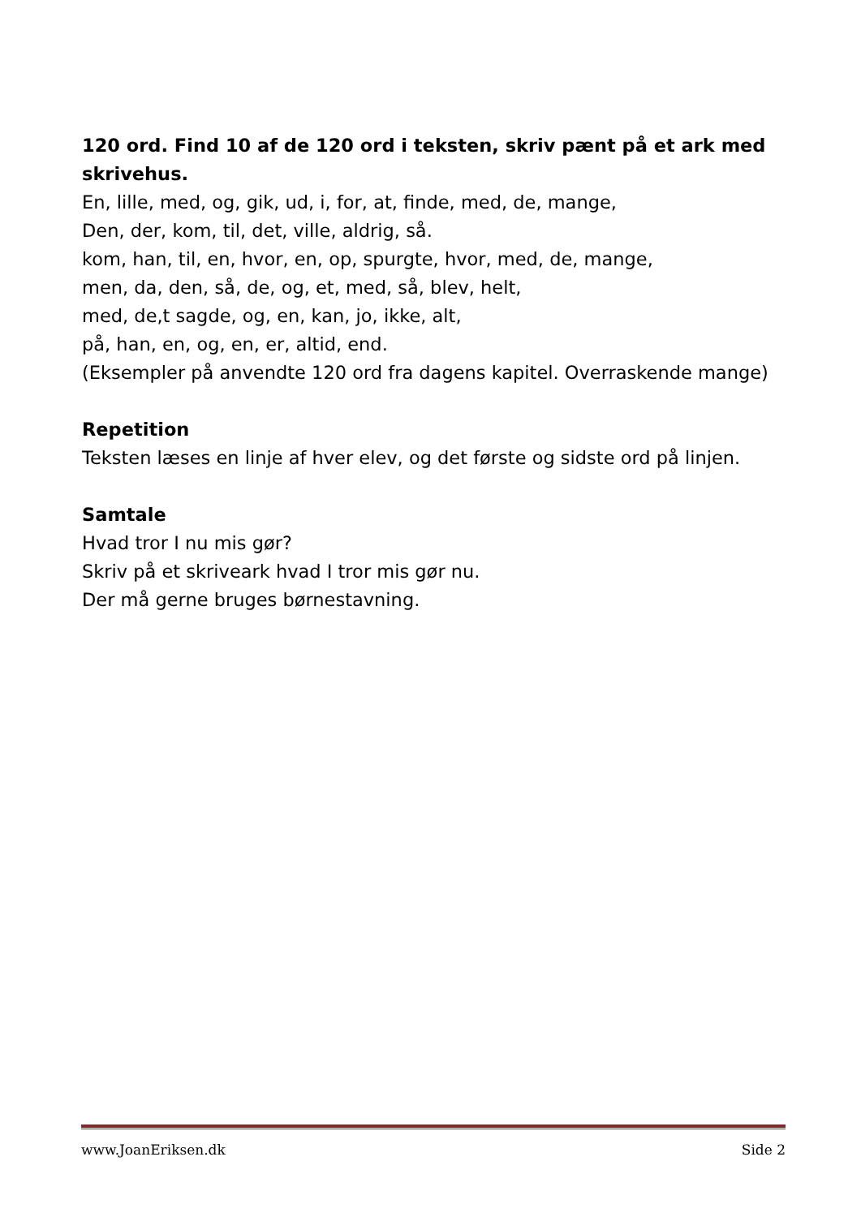120 ord. Find 10 af de 120 ord i teksten, skriv pænt på et ark med skrivehus.
En, lille, med, og, gik, ud, i, for, at, finde, med, de, mange,
Den, der, kom, til, det, ville, aldrig, så.
kom, han, til, en, hvor, en, op, spurgte, hvor, med, de, mange,
men, da, den, så, de, og, et, med, så, blev, helt,
med, de,t sagde, og, en, kan, jo, ikke, alt,
på, han, en, og, en, er, altid, end.
(Eksempler på anvendte 120 ord fra dagens kapitel. Overraskende mange)
Repetition
Teksten læses en linje af hver elev, og det første og sidste ord på linjen.
Samtale
Hvad tror I nu mis gør?
Skriv på et skriveark hvad I tror mis gør nu.
Der må gerne bruges børnestavning.
www.JoanEriksen.dk Side 2